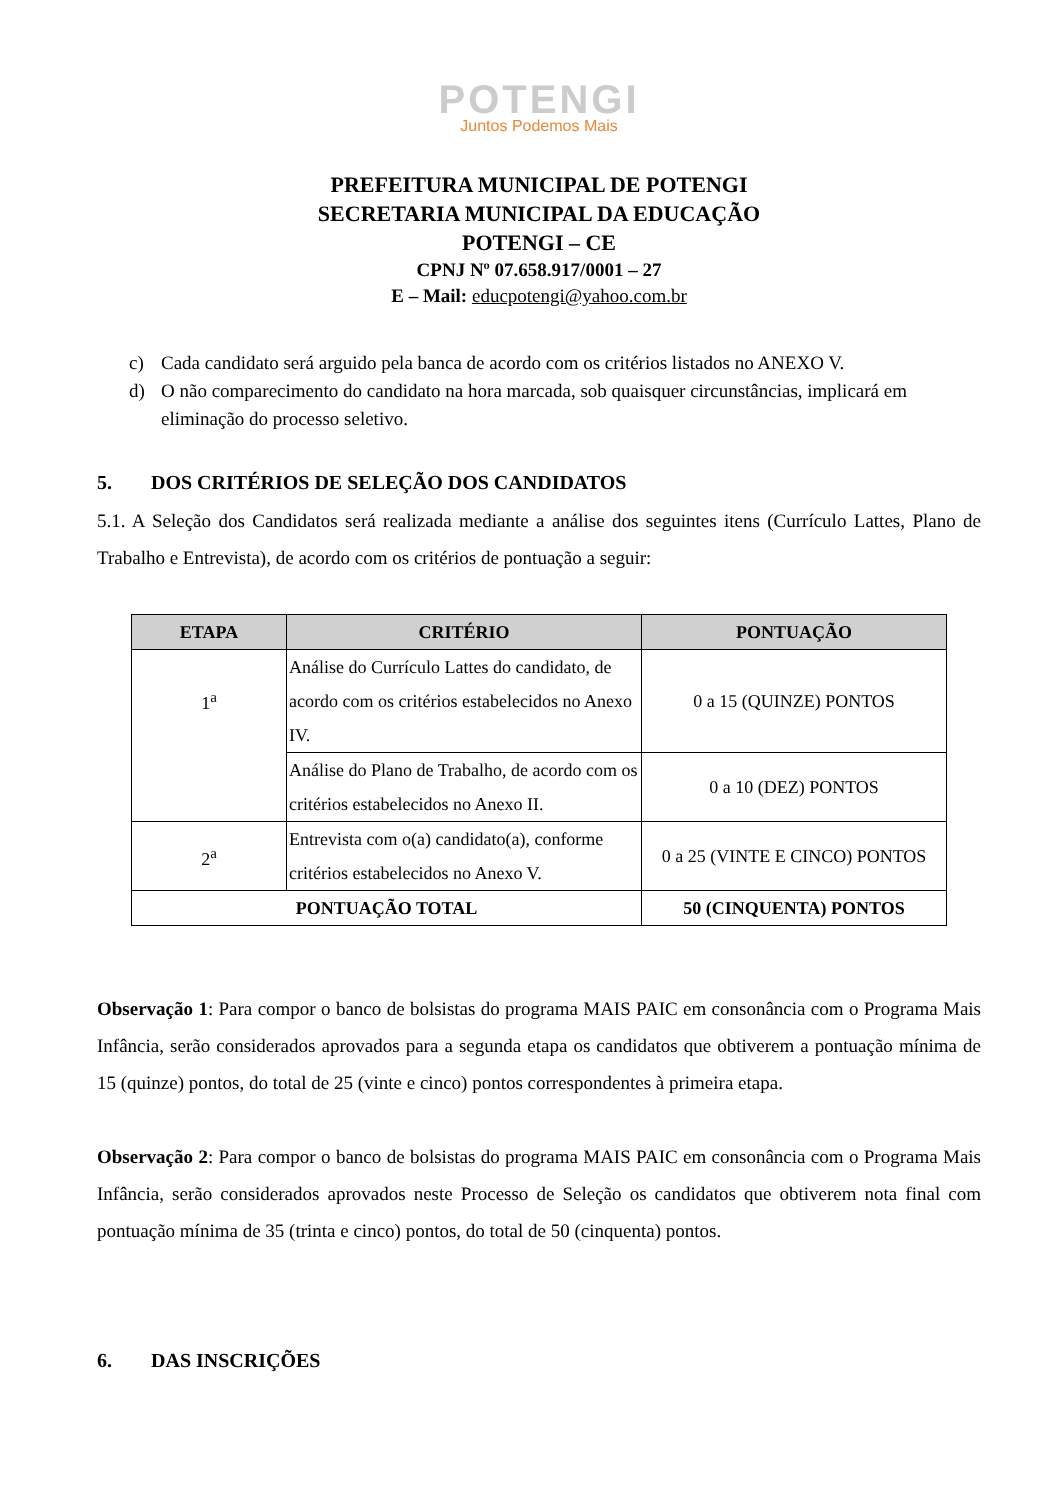POTENGI
Juntos Podemos Mais
PREFEITURA MUNICIPAL DE POTENGI
SECRETARIA MUNICIPAL DA EDUCAÇÃO
POTENGI – CE
CPNJ Nº 07.658.917/0001 – 27
E – Mail: educpotengi@yahoo.com.br
c) Cada candidato será arguido pela banca de acordo com os critérios listados no ANEXO V.
d) O não comparecimento do candidato na hora marcada, sob quaisquer circunstâncias, implicará em eliminação do processo seletivo.
5. DOS CRITÉRIOS DE SELEÇÃO DOS CANDIDATOS
5.1. A Seleção dos Candidatos será realizada mediante a análise dos seguintes itens (Currículo Lattes, Plano de Trabalho e Entrevista), de acordo com os critérios de pontuação a seguir:
| ETAPA | CRITÉRIO | PONTUAÇÃO |
| --- | --- | --- |
| 1<sup>a</sup> | Análise do Currículo Lattes do candidato, de acordo com os critérios estabelecidos no Anexo IV. | 0 a 15 (QUINZE) PONTOS |
| | Análise do Plano de Trabalho, de acordo com os critérios estabelecidos no Anexo II. | 0 a 10 (DEZ) PONTOS |
| 2<sup>a</sup> | Entrevista com o(a) candidato(a), conforme critérios estabelecidos no Anexo V. | 0 a 25 (VINTE E CINCO) PONTOS |
| PONTUAÇÃO TOTAL | | 50 (CINQUENTA) PONTOS |
Observação 1: Para compor o banco de bolsistas do programa MAIS PAIC em consonância com o Programa Mais Infância, serão considerados aprovados para a segunda etapa os candidatos que obtiverem a pontuação mínima de 15 (quinze) pontos, do total de 25 (vinte e cinco) pontos correspondentes à primeira etapa.
Observação 2: Para compor o banco de bolsistas do programa MAIS PAIC em consonância com o Programa Mais Infância, serão considerados aprovados neste Processo de Seleção os candidatos que obtiverem nota final com pontuação mínima de 35 (trinta e cinco) pontos, do total de 50 (cinquenta) pontos.
6. DAS INSCRIÇÕES